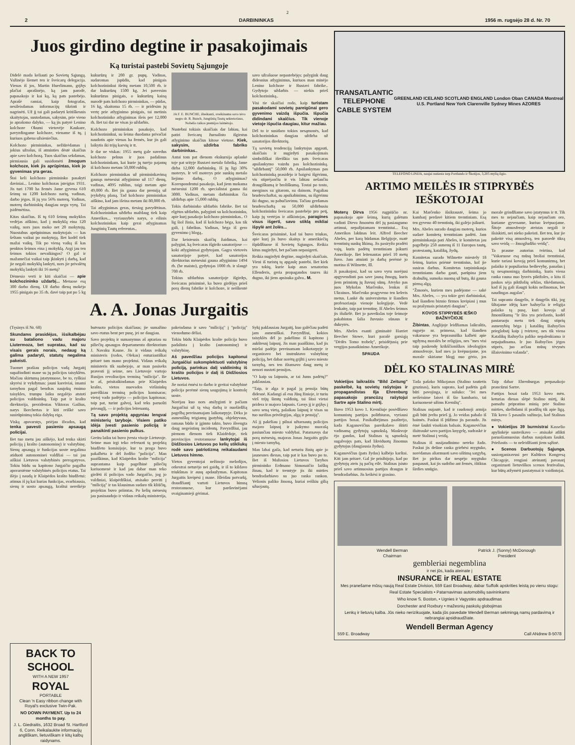2
2 DARBININKAS 1956 m. rugsėjo 28 d. Nr. 70
Juos girdino degtine ir pasakojimais
Ką turistai pastebi Sovietų Sąjungoje
Didelė mada keliauti po Sovietų Sąjungą. Važinėjo šiemet ten ir šveicarų delegacija. Vienas iš jos, Martin Huerlimann, grįžęs plačiai aprašinėjo, ką jam parodė, papasakojo ir kai ką, ką pats pastebėjo. Aprašė ramiai, kaip fotografas, nesileisdamas informacijų tikrinti ir nagrinėti. Už jį tai gali padaryti kritiškesnis skaitytojas, sustodamas, sakysim, prie vieno jo aprašomo dalyko, — ką jis patyrė Lenino kolchoze Okumi vietovėje Kaukaze, pavyzdingame kolchoze, viename iš tų, į kuriuos gabena užsieniečius.
Kolchozo pirmininkas, nežiūrėdamas į jokius užrašus, iš atminties dėstė skaičius apie savo kolchozą. Tuos skaičius sekdamas, pirmiausia gali susidomėti žmogum kolchoze, kiek jis aprūpintas, kiek jo gyvenimas yra geras.
Štai keli kolchozo pirmininko pasakyti daviniai... Lenino kolchozas įsteigtas 1931. Jis turi 1700 ha žemės Jame gyvena 610 šeimų su 1200 kolchozo narių, vadinas, darbo jėgos. Iš jų yra 56% moterų. Vadinas, moterų darbininkių daugiau negu vyrų. Tai įsidėmėtina.
Kitas skaičius. Iš tų 610 šeimų mokyklos vedėjas aiškino, kad į mokyklą eina 120 vaikų, nors juos moko net 20 mokytojų. Nuostabus aprūpinimas mokytojais — kas šeštam vaikui po mokytoją. Bet kodėl tiek mažai vaikų. Tik po vieną vaiką iš kas penktos šeimos eina į mokyklą. Argi jau ten šeimos tokios nevaikingos? O gal ir mažamečiai vaikai taip įkinkyti į darbą, kad jie negali mokyklų lankyti, nors jie privalėtų mokyklą lankyti iki 16 metų?
Dėmesio verti ir kiti skaičiai — apie kolchozininko uždarbį... Metuose esą 300 darbo dienų. Už darbo dieną mokėjo 1955 pinigais po 35 rb. davė taip pat po 5 kg kukurūzų ir 200 gr. pupų. Vadinas, sudaromas įspūdis, kad pinigais kolchozininkui išeitų metam 10,500 rb. ir dar kukurūzų 1500 kg. Jei paversim kukurūzus pinigais, o kukurūzų kainą nurodė pats kolchozo pirmininkas, — pūdas, 16 kg, skaitoma 15 rb. — ir pridėsim jų vertę prie atlyginimo pinigais, tai metinis kolchozininko atlyginimas išeis per 12,000 rb. Bet tai dar ne visas jo uždarbis.
Kolchozo pirmininkas pasakojo, kad kolchozininkui, su šeima duodama privačiai naudotis apie vienas ha žemės, kur jis gali laikytis iki trijų karvių ir tt.
Ir dar ne viskas: 1955 metų gale suvedus kolchozo pelnus ir juos padalinus kolchozininkam, kai kurie jų turėjo pajamų iš kolchozo metam 50,000 rublių.
Kolchozo pirmininkas už pirmininkavimą gaunąs mėnesiui atlyginimo už 117 dienų, vadinas, 4095 rublius, taigi metam apie 49,000 rb. Bet jis gauna dar premiją už įvykdytą planą. Tad kolchozo pirmininkas aiškino, kad jam išeina metam iki 80,000 rb.
Tai atlyginimas geras, tiesiog pavydėtinas. Kolchozininkas uždirba maždaug tiek kaip Amerikos... vyriausybės narys, o eilinis kolchozininkas kaip gerai atlyginamas Jungtinių Tautų referentas..
JA F. E. BUNCHE, išteikanti, sveikinama savo tėvo negro dr. R. Bunch, Jungtinių Tautų sekretoriaus, Nobelio taikos premijos laimėtojo.
Nustebni tokiais skaičiais dar labiau, kai patiri šveicarų žurnalisto išgirstus atlyginimo skaičius kitose vietose. Kiek, sakysim, uždirba fabriko darbininkas..
Antai tom pat dienom ekskursija aplankė toje pat srityje Rustavi metalo fabriką. Jame dirba 12,000 darbininkų. Iš jų ligi 30% moterys. Ir vėl moterys prie sunkių metalo liejimo darbų.. O atlyginimas? Korespondentui pasakojo, kad jiem mokama mėnesiui 1200 rb. specialistai gauna iki 3000. Vadinas, metam darbininkas čia uždirbąs apie 15,000 rublių.
Tokis darbininko uždarbis fabrike. Bet tai elgėtos uždarbis, palyginti su kolchozininku, apie kurį pasakojo kolchozo pirmininkas.. O lig šiol žinia, kad iš kolchozo bėga, kas tik gali, į fabrikus. Vadinas, bėga iš gero gyvenimo į blogą..
Dar keistesnis skaičių žaidimas, kai palygini, ką šveicaras išgirdo sanatorijose — koki atlyginimai gydytojam. Gagra vietovės sanatorijoje patyrė, kad sanatorijos direktorius mėnesiui gauna atlyginimo 1494 rb. (be maisto), gydytojas 1000 rb. ir slaugė 700 rb.
Tokius uždarbius sanatorijoje išgirdęs, šveicaras prisiminė, ka buvo girdėjęs prieš porą dienų fabrike ir kolchoze, ir neiškentė savo užrašuose nepastebėjęs: palygink daug didesnius atlyginimus, kuriuos man minėjo Lenino kolchoze ir Rustavi fabrike.. Gydytojo uždarbis — niekis prieš kolchozininką..
Visi tie skaičiai rodo, kaip turistam pasakodami sovietų pareigūnai gero gyvenimo vaizdą išpučia. Išpučia didindami skaičius. Tik vienoje vietoje išpučia daugiau, kitur mažiau.
Dėl to ir susidaro tokios nesąmonės, kad kolchozininkas daugiau uždirba už sanatorijos direktorių.
Tą sovietų tendenciją lankytojus apgauti, skaičiais ir nugirdyti pasakojimais simboliškai išreiškia tas pats šveicaras apsilankymo vaizdu pas kolchozininką. "uždirbantį" 50,000 rb. Apsilankymas pas kolchozininką prasidėjo ir baigėsi išgėrimu, vis stiprėjančiu ir vis labiau nešančiu draugiškumą ir broliškumą. Tostai po tosto, merginos su gitarom, su dainom. Pagaliau bruderschaftai, su apsikabinimu, su išgėrimu iki dugno, su pabučiavimu. Tačiau gerdamas bruderschaftą su 50,000 uždirbusiu kolchozininku šveicaras pastebėjo pro petį, kaip jų vertėjas ir aiškintojas, paragines visus išgerti, savo stiklą mikliai išpylė ant žolės...
Šveicaras prisiminė, kad tai buvo triukas, apie kurį jis buvo skaitęs ir amerikiečių išpūdžiuose iš Sovietų Sąjungos. Reikia kitus nugirdyti, bet pačiam nepasigerti.
Reikia nugirdyti degtine, nugirdyti skaičiais. Vieni iš turistų tą apgaulę pastebi. Bet kiek yra tokių, kurie kaip anas senatorius Ellenderis, geria propagandos taures iki dugno, iki jiem apsisuka galva.. M.
A. A. Jonas Jurgaitis
(Tęsinys iš Nr. 68)
Skundams prasidėjus, išsikalbėjau su bataliono vadu majoru Liutermoza, bet supratau, kad su visais gerais norais, nedaug ką galima padaryti, statutų negalima pakeisti.
Tuomet prašiau policijos vadą Jurgaitį supažindinti mane su jų policijos taisyklėm. Mačiau skirtumą įstatymuose, be to, ryškiai skyrėsi ir vykdymas: jauni kareiviai, imami tarnybon pagal bendras naujokų ėmimo taisykles, trumpu laiku negalėjo atstoti policijos valdininkų. Taip pat ir krašto direktorija, prezidentas Viktoras Gailius, narys Borchertas ir kiti reiškė savo susirūpinimą tokia dalykų eiga.
Viską apsvarstęs, priėjau išvados, kad tenka pavesti pasienio apsaugą policijai.
Bet tuo metu jau aiškėjo, kad tenka skirti policiją į krašto (autonominę) ir valstybinę. Sienų apsaugą ir funkcijas uoste negalima atiduoti autonominei valdžiai — tai jau aiškiai Lietuvos valstybinės prerogatyvos. Tokiu būdu su kapitono Jurgaičio pagalba apsvarstėme valstybinės policijos etatus. Tai išėjo į naudą ir Klaipėdos krašto biudžetui: atimus iš jų kai kurias funkcijas, svarbiausia, sienų ir uosto apsaugą, kraštui nereikėjo butvuoto policijos skaičiaus; jie sumažino savo etatus bent per pusę, jei ne daugiau.
Savo projektą ir sumanymus aš aptariau su piliečių apsaugos departamento direktorium J. Navaku Kaune. Jis ir vidaus reikalų ministeris (rodos, Olekas) entuziastiškai pritarė tam mano projektui. Vidaus reikalų ministeris tik suabejojo, ar man pasiseks pravesti jį seime, nes Lietuvoje vartojo Rusijos revoliucijos terminą "milicija". Be to aš, prisitaikindamas prie Klaipėdos krašto, vietos nuovados viršininkų pareiškiau terminą policijos komisaras; vietoj vado padėjėjo — policijos kapitonas; taip pat, turint galvoj, kad teks paruošti prieauglį, — ir policijos leitenantą.
Tą savo projektą apgyniau lengvai ministerių taryboje. Visiem patiko idėja įvesti pasienio policiją ir panaikinti pasienio pulkus.
Greitu laiku tai buvo įvesta visoje Lietuvoje. Seime man irgi teko referuoti tą projektą biudžeto komisijoje, kur ta proga buvo pakalbėta ir dėl žodžio "policija". Man paaiškinus, kad Klaipėdos krašte "milicija" suprantama kaip pagelbinė piliečių kariuomenė ir kad jau dabar man teko girdėti iš policijos vado Jurgaičio, jog jo valdiniai, klaipėdiškiai, atsisako pereiti į "miliciją" ir tas klausimas sudaro tik kliūčių, projektas buvo priimtas. Po kelių mėnesių jau pasinaudojo ir vidaus reikalų ministerija, pakeisdama ir savo "miliciją" į "policiją" vienodumo dėliai.
Tokiu būdu Klaipėdos krašte policija buvo padalinta į krašto (autonominę) ir valstybinę.
Aš pavedžiau policijos kapitonui Jurgaičiui sukomplektuoti valstybinę policiją, parinkus dalį valdininkų iš krašto policijos ir dalį iš Didžiosios Lietuvos.
Jie noriai ėmėsi to darbo ir greitai valstybinė policija perėmė sienų saugojimą ir kontrolę uoste.
Norėjau kuo nors atsilyginti ir pačiam Jurgaičiui už tą visą darbą ir nuoširdžią pagelbą pereinamajam laikotarpyje. Dėka jo asmeniškų teigiamų įpatybių, objektyvaus, ramaus būdo ir įgimto takto, buvo išvengta daug negeistinų incidentų. Pavyzdžiui, jau pirmom dienom tiek Klaidėdoje, tiek provincijos restoranuose lankytojai iš Didžiosios Lietuvos po kelių stikliukų rodė savo patriotizmą reikalaudami Lietuvos himno.
Vietos gyventojai nežinojo melodijos, orkestrai neturėjo nei gaidų, ir iš to kildavo triukšmas ir ausų apdaužymas. Kapitonas Jurgaitis kreipėsi į mane. Išleidau potvarkį, draudžiantį vartoti Lietuvos himną restoranuose, kur pardavinėjami svaiginamieji gėrimai.
Sykį paklausiau Jurgaitį, kuo galėčiau padėti jam asmeniškai. Pavyzdžiui, kokios taisyklės dėl jo pakėlimo iš kapitono į aukštesnį laipsnį. Jis man paaiškino, kad jis mielai padėjo pereinamam laikotarpyje ir organizavo bei instruktavo valstybinę policiją, bet dabar norėtų grįžti į savo miesto tarnybą, nes ten ištarnavo daug metų ir nenori nustoti pensijos.
"O kaip su laipsniu, ar tai Jums padėtų?" paklausiau.
"Taip, ir alga ir pagal ją pensija būtų didesnė. Kadangi aš esu Jūsų žinioje, ir turiu virš trijų šimtų valdinių, tai šitai vietai pridera ir majoro laipsnis. Gavęs jį ir grįžęs į savo seną vietą, palaikau laipsnį ir visas su tuo surištas privilegijas, algą ir pensiją".
Aš jį pakėliau į pilnai užtarnautą policijos majoro laipsnį ir įsakymo nuorašą pasiunčiau miesto valdybai. Patarnavęs dar porą mėnesių, majoras Jonas Jurgaitis grįžo į miesto tarnybą.
Man labai gaila, kad neturiu žinių apie jo jaunesnes dienas, taip pat ir kas buvo po to. Bet iš Mažosios Lietuvos Tarybos pirmininko Erdmano Simonaičio laiškų žinau, kad ir tremtyje jis iki mirties bendradarbiavo su juo ranka rankon. Velionis paliko žmoną, kuriai reiškiu gilią užuojautą.
TRANSATLANTIC
TELEPHONE CABLE SYSTEM
GREENLAND ICELAND SCOTLAND ENGLAND London Oban CANADA Montreal U.S. Portland New York Clarenville Sydney Mines AZORES
TELEFONO LINIJA, naujai nutiesta tarp Portlando ir Škotijos, 3,205 mylių ilgio.
ARTIMO MEILĖS IR STIPRYBĖS IEŠKOTOJAI
Moterų Dirva 1956 rugpiūčio nr. papasakoja apie šeimą, kurią galėtum vadinti Dievo žmonėm dėl jų pasiaugumo artimui, nepažįstamam tremtiniui... Esą Amerikos lakūnas leit. Alfred Beecher Abeles, per karą būdamas Belgijoje, matė tremtinių sunkų likimą. Jis pasiryžo pradėti vajų, kuris padėtų tremtiniam įsikurti Amerikoje. Bet leitenantas prieš 10 metų žuvo. Jam atminti jo darbą perėmė jo motina iš Wilmette, Ill.
Ji pasakojosi, kad su savo vyru norėjusi apgyvendinti pas save jauną žmogų, kuris jiem primintų jų žuvusį sūnų. Atvyko pas juos Mykolas Marčenko, lenkas iš Ukrainos. Marčenko pragyveno ten keleris metus. Lankė du universitetus ir šiandien profesoriauja vienoje kolegijoje. Vedė lenkaitę, taip pat tremtinę. Iš Abeles šeimos jis išsikėlė. Bet jo paveikslas toje šeimoje pakabintas šalia žuvusio sūnaus ir dukrytės.
Mrs. Abeles esanti giminaitė Harriet Beecher Stowe, kuri parašė garsiąją "Dėdės Tomo trobelę", prisidėjusią prie vergijos panaikinimo Amerikoje.
SPAUDA
Kai Marčenko išsikraustė, šeima jo kambarį perdavė kitiem tremtiniam. Esą ten gyveno 40 tremtinių, iki galėjo įsikurti.
Mrs. Abeles surado daugiau moterų, kurios sudarė komitetą tremtiniam padėti. Jam pirmininkauja pati Abeles, ir komitetas jau pagelbėjo 250 asmenų iš 11 Europos tautų, protestantų, katalikų, žydų.
Komitetas surado Wilmette miestely 18 šeimų, kurios priėmė tremtinius, kol jie susiras darbus. Komitetas tarpininkauja tremtiniams darbo gauti, parūpina jiem drabužių, sumoka nuomą už butą, iki gauna pirmą algą.
"Žmonės, kuriem mes padėjome — sakė Mrs. Abeles, — yra tokie geri darbininkai, kad šiandien biznio firmos kreipiasi į mus su prašymais pristatyti daugiau".
KOVOS STIPRYBĖS IEŠKO BAŽNYČIOJE
Žibintas, Anglijoje leidžiamas laikraštis, rugsėjo nr. primena, kad šiandien vakaruose yra beprasmiška kalbėti apie ugdymą moralės be religijos, nes "mes visi taip paskendę krikščioniškos ideologijos atmosferoje, kad mes ja kvėpuojame, jos morale skiriame blogį nuo gėrio, jos morale grindžiame savo įstatymus ir tt. Tik mes to nejaučiam, kaip nejaučiam oro, kuriame gyvename, kuriuo kvėpuojame. Šitoje atmosferoje ateistas negali ir išsiskirti, nei nieko pakeisti. Bet ten, kur jie pakeitė visą atmosferą, ten paroedė tikrą savo veidą — žmogžudžio veidą".
Ta prasme autorius tvirtina, kad "Vakaruose esą mūsų broliai tremtiniai, kurie tariasi kovoją prieš komunizmą, bet palaiko ir populiarina bedievybę, panašus į tą nesąmoningą darbininką, kuris viena ranka rauna nuo lysvės piktžoles, o kita iš paskos sėja piktžolių sėklas, tikėdamasis, kad iš jų gali išaugti kokis nežinomas, bet naudingas augalas".
Tai supranta daugelis, ir daugelis tiki, jog šiltajame idėjų kare bažnyčia ir religija palaiko tą pusę, kuri kovoja už žmoniškumą "Ir šita yra priežastis, kodėl pastaruoju metu tiek daug stiprių asmenybių bėga į katalikų Bažnyčios prieglobstį kaip į tvirtovę, nes tik viena Katalikų Bažnyčia paliko nepalenkiama ir nepajudinama. Ir juo Bažnyčios jėgos stiprės, juo arčiau mūsų tėvynės išlaisvinimo valanda".
DĖL KO STALINAS MIRĖ
Vokietijos laikraštis "Bild Zeitung" paskelbė, ką sovietų rašytojas ir propagandistas Ilja Ehrenburg papasakojo prancūzų rašytojui Sartre apie Stalino mirtį.
Buvo 1953 kovo 1. Kremliuje posėdžiavo komunistų partijos politbiuras, vyriausi partijos bosai. Pasikalbėjimas paaštrėjo, kada Kaganovičius pareikalavo ištirti vadinamą gydytojų sąmokslą. Maskvoje ėjo gandas, kad Stalinas tą sąmokslą sugalvojęs pats, kad likviduotų žinomus gydytojus (daugiausia žydus).
Kaganovičius (pats žydas) kalbėjo karštai. Kiti jam pritarė. Gal jie prisibijojo, kad po gydytojų ateis jų pačių eilė. Stalinas įsiuto prieš savo artimuosius partijos draugus ir bendradarbius. Jis keikėsi ir grasino.
Tada pašoko Mikojanas (Stalino tautietis gruzinas), kuris suprato, kad padėtis gali būti pavojinga, ir sušuko: "Jei mes neišeisime laisvi iš šio kambario, tai kariuomenė užims Kremlių".
Stalinas nujautė, kad ir raudonoji armija gali būti įvelta prieš jį. Jo veidas pabalo iš baimės. Paskui iš įtūžimo jis paraudo. Jis ėmė šaukti visokiais balsais. Kaganovičius išsitraukė savo partijos knygelę, sudraskė ir metė Stalinui į veidą.
Stalinas iš susijaudinimo neteko žado. Paskui jis dešine ranka griebėsi mygtuko, norėdamas aliarmuoti savo sištimą sargybą. Bet jo pirštas dar nespėjo mygtuko paspausti, kai jis sudribo ant žemės, ištiktas širdies smūgio.
Taip dabar Ehrenburgas perpasakojo prancūzui Sartre.
Partijos bosai tada 1953 kovo mėn. keturias dienas slėpė Stalino mirtį, iki pamažu pripratino minią prie Stalino mirties, skelbdami iš pradžių tik apie ligą. Tik kovo 5 pasaulis sužinojo, kad Stalinas miręs.
● Vokietijos 39 burmistrai Kasselio apylinkėje sustreikavo — atsisakė atlikti paruošiamuosius darbus naujokam šaukti. Priežastis — to neleidžianti jiem sąžinė.
● Scenos Darbuotojų Sąjunga, susiorganizavusi per Kultūros Kongresą Chicagoje, rengiasi ateinantį pavasarį organizuoti lietuviškos scenos festivalius, kur būtų atžymėti pastatymai ir vaidintojai.
Wendell Berman
Chairman
Patrick J. (Sonny) McDonough
President
gembleriai negemblina
ir nei jūs, kada ateinate į
INSURANCE ir REAL ESTATE
Mes pranešame mūsų naują Real Estate Division, 559 East Broadway, dabar Suffolk apskrities leistą po vienu stogu:
Real Estate Specialists • Patarnavimas automobilių savininkams
Who know S. Boston, • Ugnies ir Vagystės apdraudimas
Dorchester and Roxbury • mažesnių paskolų globojimas
Lenkų ir lietuvių kalba. Jūs nieko nerizikuojate, kada jūs pavedate Wendell Berman sekmingą namų pardavimą ir nebrangiai apsidraudžiate.
Wendell Berman Agency
559 E. Broadway Call ANdrew 8-5078
BACK TO SCHOOL
WITH A NEW 1957
ROYAL
PORTABLE
Clean 'n Easy ribbon change with Royal's exclusive Twin-Pak.
NO DOWN PAYMENT. Up to 24 months to pay.
J. L. Giedraitis, 1632 Broad St. Hartford 6, Conn. Reikalaukite informacijų angliškam, lietuviškam ir kitų kalbų raidynams.